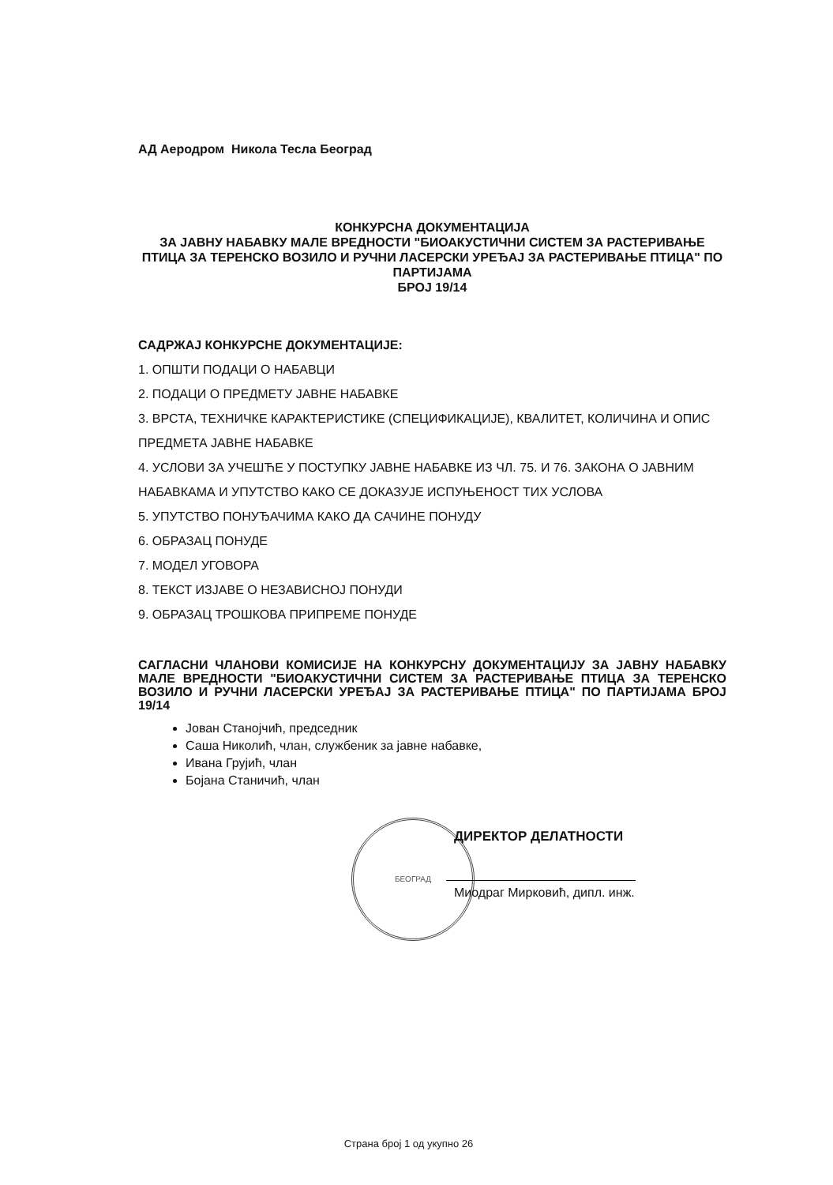БЕОГРАД
АД Аеродром Никола Тесла Београд
КОНКУРСНА ДОКУМЕНТАЦИЈА
ЗА ЈАВНУ НАБАВКУ МАЛЕ ВРЕДНОСТИ "БИОАКУСТИЧНИ СИСТЕМ ЗА РАСТЕРИВАЊЕ ПТИЦА ЗА ТЕРЕНСКО ВОЗИЛО И РУЧНИ ЛАСЕРСКИ УРЕЂАЈ ЗА РАСТЕРИВАЊЕ ПТИЦА" ПО ПАРТИЈАМА
БРОЈ 19/14
САДРЖАЈ КОНКУРСНЕ ДОКУМЕНТАЦИЈЕ:
1. ОПШТИ ПОДАЦИ О НАБАВЦИ
2. ПОДАЦИ О ПРЕДМЕТУ ЈАВНЕ НАБАВКЕ
3. ВРСТА, ТЕХНИЧКЕ КАРАКТЕРИСТИКЕ (СПЕЦИФИКАЦИЈЕ), КВАЛИТЕТ, КОЛИЧИНА И ОПИС ПРЕДМЕТА ЈАВНЕ НАБАВКЕ
4. УСЛОВИ ЗА УЧЕШЋЕ У ПОСТУПКУ ЈАВНЕ НАБАВКЕ ИЗ ЧЛ. 75. И 76. ЗАКОНА О ЈАВНИМ НАБАВКАМА И УПУТСТВО КАКО СЕ ДОКАЗУЈЕ ИСПУЊЕНОСТ ТИХ УСЛОВА
5. УПУТСТВО ПОНУЂАЧИМА КАКО ДА САЧИНЕ ПОНУДУ
6. ОБРАЗАЦ ПОНУДЕ
7. МОДЕЛ УГОВОРА
8. ТЕКСТ ИЗЈАВЕ О НЕЗАВИСНОЈ ПОНУДИ
9. ОБРАЗАЦ ТРОШКОВА ПРИПРЕМЕ ПОНУДЕ
САГЛАСНИ ЧЛАНОВИ КОМИСИЈЕ НА КОНКУРСНУ ДОКУМЕНТАЦИЈУ ЗА ЈАВНУ НАБАВКУ МАЛЕ ВРЕДНОСТИ "БИОАКУСТИЧНИ СИСТЕМ ЗА РАСТЕРИВАЊЕ ПТИЦА ЗА ТЕРЕНСКО ВОЗИЛО И РУЧНИ ЛАСЕРСКИ УРЕЂАЈ ЗА РАСТЕРИВАЊЕ ПТИЦА" ПО ПАРТИЈАМА БРОЈ 19/14
Јован Станојчић, председник
Саша Николић, члан, службеник за јавне набавке,
Ивана Грујић, члан
Бојана Станичић, члан
ДИРЕКТОР ДЕЛАТНОСТИ
Миодраг Мирковић, дипл. инж.
Страна број 1 од укупно 26